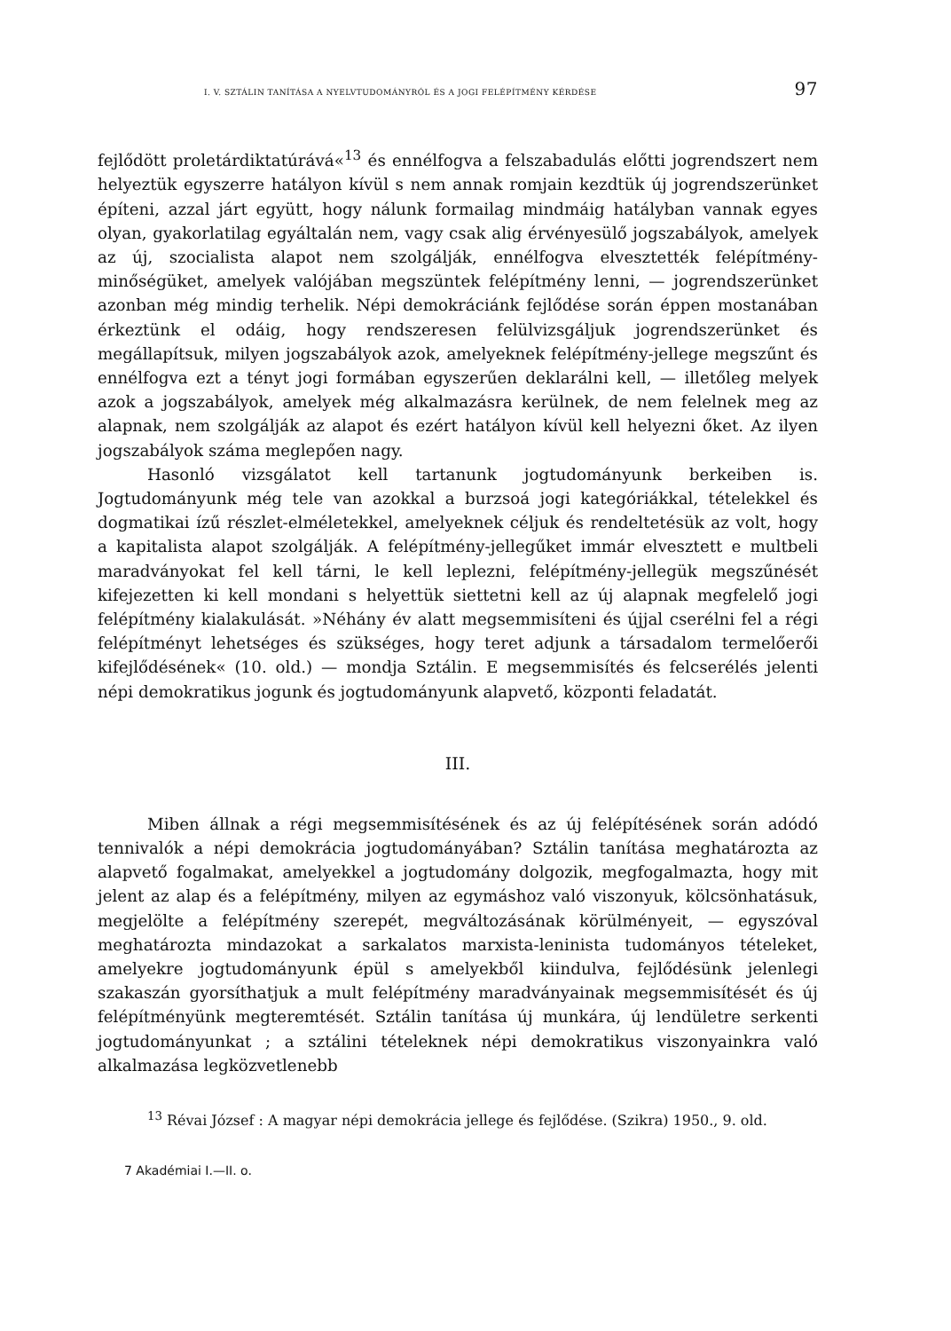I. V. SZTÁLIN TANÍTÁSA A NYELVTUDOMÁNYRÓL ÉS A JOGI FELÉPÍTMÉNY KÉRDÉSE 97
fejlődött proletárdiktatúrává«<sup>13</sup> és ennélfogva a felszabadulás előtti jogrendszert nem helyeztük egyszerre hatályon kívül s nem annak romjain kezdtük új jogrendszerünket építeni, azzal járt együtt, hogy nálunk formailag mindmáig hatályban vannak egyes olyan, gyakorlatilag egyáltalán nem, vagy csak alig érvényesülő jogszabályok, amelyek az új, szocialista alapot nem szolgálják, ennélfogva elvesztették felépítmény-minőségüket, amelyek valójában megszüntek felépítmény lenni, — jogrendszerünket azonban még mindig terhelik. Népi demokráciánk fejlődése során éppen mostanában érkeztünk el odáig, hogy rendszeresen felülvizsgáljuk jogrendszerünket és megállapítsuk, milyen jogszabályok azok, amelyeknek felépítmény-jellege megszűnt és ennélfogva ezt a tényt jogi formában egyszerűen deklarálni kell, — illetőleg melyek azok a jogszabályok, amelyek még alkalmazásra kerülnek, de nem felelnek meg az alapnak, nem szolgálják az alapot és ezért hatályon kívül kell helyezni őket. Az ilyen jogszabályok száma meglepően nagy.
Hasonló vizsgálatot kell tartanunk jogtudományunk berkeiben is. Jogtudományunk még tele van azokkal a burzsoá jogi kategóriákkal, tételekkel és dogmatikai ízű részlet-elméletekkel, amelyeknek céljuk és rendeltetésük az volt, hogy a kapitalista alapot szolgálják. A felépítmény-jellegűket immár elvesztett e multbeli maradványokat fel kell tárni, le kell leplezni, felépítmény-jellegük megszűnését kifejezetten ki kell mondani s helyettük siettetni kell az új alapnak megfelelő jogi felépítmény kialakulását. »Néhány év alatt megsemmisíteni és újjal cserélni fel a régi felépítményt lehetséges és szükséges, hogy teret adjunk a társadalom termelőerői kifejlődésének« (10. old.) — mondja Sztálin. E megsemmisítés és felcserélés jelenti népi demokratikus jogunk és jogtudományunk alapvető, központi feladatát.
III.
Miben állnak a régi megsemmisítésének és az új felépítésének során adódó tennivalók a népi demokrácia jogtudományában? Sztálin tanítása meghatározta az alapvető fogalmakat, amelyekkel a jogtudomány dolgozik, megfogalmazta, hogy mit jelent az alap és a felépítmény, milyen az egymáshoz való viszonyuk, kölcsönhatásuk, megjelölte a felépítmény szerepét, megváltozásának körülményeit, — egyszóval meghatározta mindazokat a sarkalatos marxista-leninista tudományos tételeket, amelyekre jogtudományunk épül s amelyekből kiindulva, fejlődésünk jelenlegi szakaszán gyorsíthatjuk a mult felépítmény maradványainak megsemmisítését és új felépítményünk megteremtését. Sztálin tanítása új munkára, új lendületre serkenti jogtudományunkat ; a sztálini tételeknek népi demokratikus viszonyainkra való alkalmazása legközvetlenebb
<sup>13</sup> Révai József : A magyar népi demokrácia jellege és fejlődése. (Szikra) 1950., 9. old.
7 Akadémiai I.—II. o.